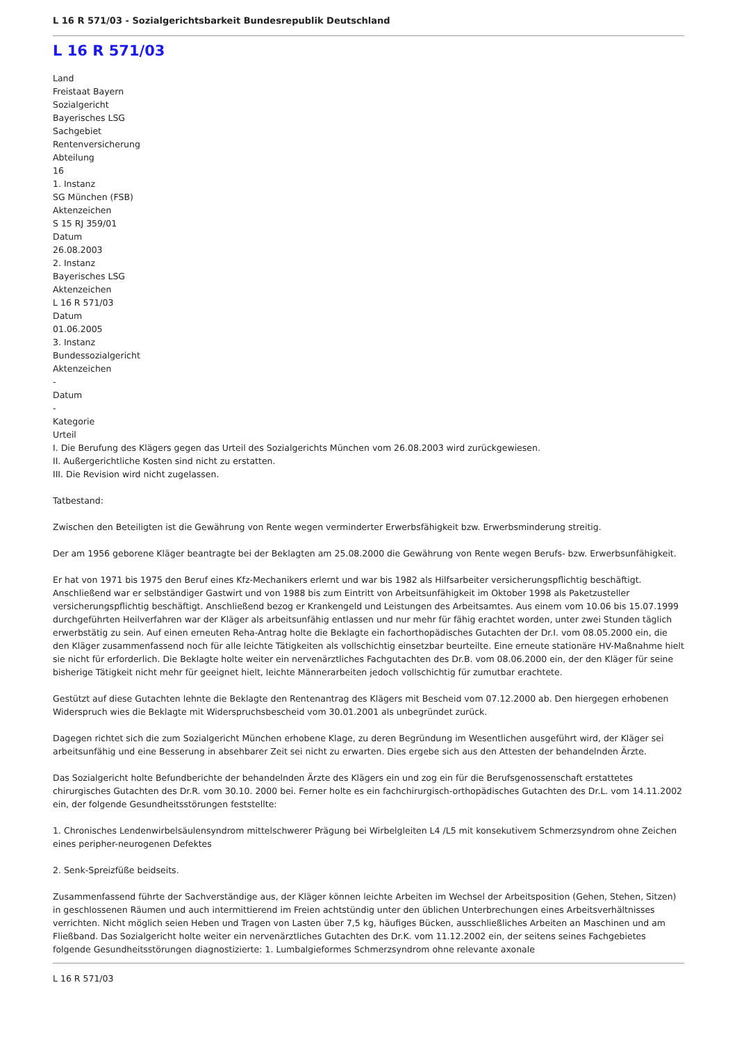L 16 R 571/03 - Sozialgerichtsbarkeit Bundesrepublik Deutschland
L 16 R 571/03
Land
Freistaat Bayern
Sozialgericht
Bayerisches LSG
Sachgebiet
Rentenversicherung
Abteilung
16
1. Instanz
SG München (FSB)
Aktenzeichen
S 15 RJ 359/01
Datum
26.08.2003
2. Instanz
Bayerisches LSG
Aktenzeichen
L 16 R 571/03
Datum
01.06.2005
3. Instanz
Bundessozialgericht
Aktenzeichen
-
Datum
-
Kategorie
Urteil
I. Die Berufung des Klägers gegen das Urteil des Sozialgerichts München vom 26.08.2003 wird zurückgewiesen.
II. Außergerichtliche Kosten sind nicht zu erstatten.
III. Die Revision wird nicht zugelassen.
Tatbestand:
Zwischen den Beteiligten ist die Gewährung von Rente wegen verminderter Erwerbsfähigkeit bzw. Erwerbsminderung streitig.
Der am 1956 geborene Kläger beantragte bei der Beklagten am 25.08.2000 die Gewährung von Rente wegen Berufs- bzw. Erwerbsunfähigkeit.
Er hat von 1971 bis 1975 den Beruf eines Kfz-Mechanikers erlernt und war bis 1982 als Hilfsarbeiter versicherungspflichtig beschäftigt. Anschließend war er selbständiger Gastwirt und von 1988 bis zum Eintritt von Arbeitsunfähigkeit im Oktober 1998 als Paketzusteller versicherungspflichtig beschäftigt. Anschließend bezog er Krankengeld und Leistungen des Arbeitsamtes. Aus einem vom 10.06 bis 15.07.1999 durchgeführten Heilverfahren war der Kläger als arbeitsunfähig entlassen und nur mehr für fähig erachtet worden, unter zwei Stunden täglich erwerbstätig zu sein. Auf einen erneuten Reha-Antrag holte die Beklagte ein fachorthopädisches Gutachten der Dr.I. vom 08.05.2000 ein, die den Kläger zusammenfassend noch für alle leichte Tätigkeiten als vollschichtig einsetzbar beurteilte. Eine erneute stationäre HV-Maßnahme hielt sie nicht für erforderlich. Die Beklagte holte weiter ein nervenärztliches Fachgutachten des Dr.B. vom 08.06.2000 ein, der den Kläger für seine bisherige Tätigkeit nicht mehr für geeignet hielt, leichte Männerarbeiten jedoch vollschichtig für zumutbar erachtete.
Gestützt auf diese Gutachten lehnte die Beklagte den Rentenantrag des Klägers mit Bescheid vom 07.12.2000 ab. Den hiergegen erhobenen Widerspruch wies die Beklagte mit Widerspruchsbescheid vom 30.01.2001 als unbegründet zurück.
Dagegen richtet sich die zum Sozialgericht München erhobene Klage, zu deren Begründung im Wesentlichen ausgeführt wird, der Kläger sei arbeitsunfähig und eine Besserung in absehbarer Zeit sei nicht zu erwarten. Dies ergebe sich aus den Attesten der behandelnden Ärzte.
Das Sozialgericht holte Befundberichte der behandelnden Ärzte des Klägers ein und zog ein für die Berufsgenossenschaft erstattetes chirurgisches Gutachten des Dr.R. vom 30.10. 2000 bei. Ferner holte es ein fachchirurgisch-orthopädisches Gutachten des Dr.L. vom 14.11.2002 ein, der folgende Gesundheitsstörungen feststellte:
1. Chronisches Lendenwirbelsäulensyndrom mittelschwerer Prägung bei Wirbelgleiten L4 /L5 mit konsekutivem Schmerzsyndrom ohne Zeichen eines peripher-neurogenen Defektes
2. Senk-Spreizfüße beidseits.
Zusammenfassend führte der Sachverständige aus, der Kläger können leichte Arbeiten im Wechsel der Arbeitsposition (Gehen, Stehen, Sitzen) in geschlossenen Räumen und auch intermittierend im Freien achtstündig unter den üblichen Unterbrechungen eines Arbeitsverhältnisses verrichten. Nicht möglich seien Heben und Tragen von Lasten über 7,5 kg, häufiges Bücken, ausschließliches Arbeiten an Maschinen und am Fließband. Das Sozialgericht holte weiter ein nervenärztliches Gutachten des Dr.K. vom 11.12.2002 ein, der seitens seines Fachgebietes folgende Gesundheitsstörungen diagnostizierte: 1. Lumbalgieformes Schmerzsyndrom ohne relevante axonale
L 16 R 571/03